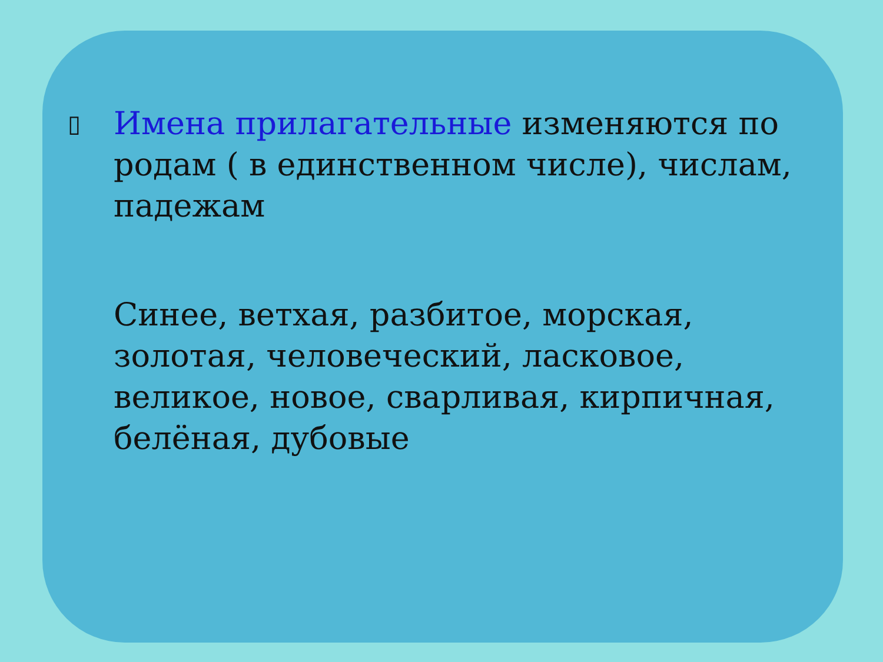▯
Имена прилагательные изменяются по родам ( в единственном числе), числам, падежам
Синее, ветхая, разбитое, морская, золотая, человеческий, ласковое, великое, новое, сварливая, кирпичная, белёная, дубовые